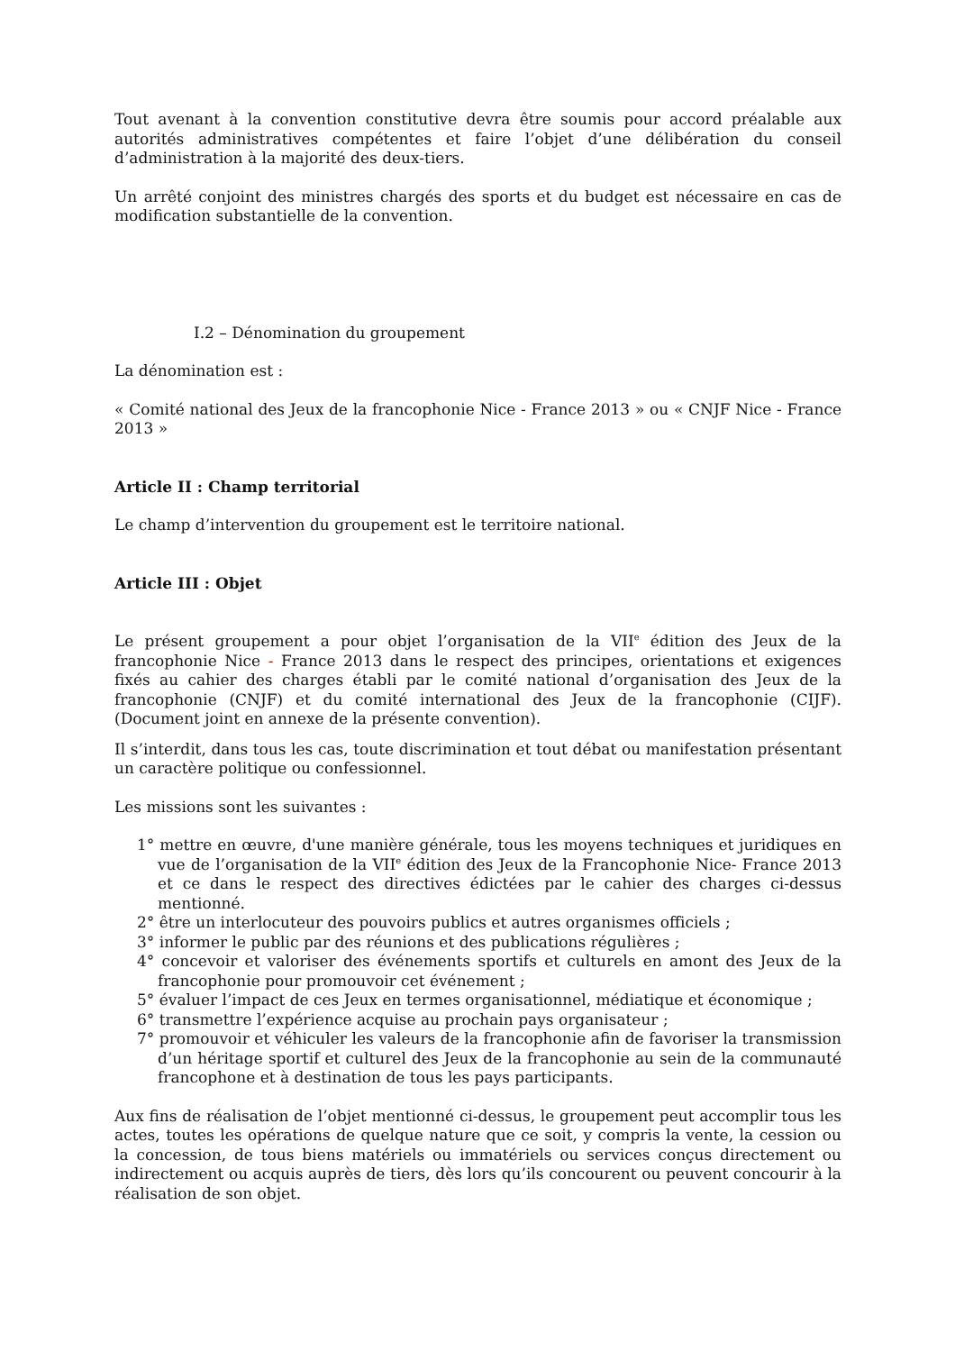Tout avenant à la convention constitutive devra être soumis pour accord préalable aux autorités administratives compétentes et faire l’objet d’une délibération du conseil d’administration à la majorité des deux-tiers.
Un arrêté conjoint des ministres chargés des sports et du budget est nécessaire en cas de modification substantielle de la convention.
I.2 – Dénomination du groupement
La dénomination est :
« Comité national des Jeux de la francophonie Nice - France 2013 » ou « CNJF Nice - France 2013 »
Article II : Champ territorial
Le champ d’intervention du groupement est le territoire national.
Article III : Objet
Le présent groupement a pour objet l’organisation de la VII<sup>e</sup> édition des Jeux de la francophonie Nice - France 2013 dans le respect des principes, orientations et exigences fixés au cahier des charges établi par le comité national d’organisation des Jeux de la francophonie (CNJF) et du comité international des Jeux de la francophonie (CIJF). (Document joint en annexe de la présente convention).
Il s’interdit, dans tous les cas, toute discrimination et tout débat ou manifestation présentant un caractère politique ou confessionnel.
Les missions sont les suivantes :
1° mettre en œuvre, d'une manière générale, tous les moyens techniques et juridiques en vue de l’organisation de la VII<sup>e</sup> édition des Jeux de la Francophonie Nice- France 2013 et ce dans le respect des directives édictées par le cahier des charges ci-dessus mentionné.
2° être un interlocuteur des pouvoirs publics et autres organismes officiels ;
3° informer le public par des réunions et des publications régulières ;
4° concevoir et valoriser des événements sportifs et culturels en amont des Jeux de la francophonie pour promouvoir cet événement ;
5° évaluer l’impact de ces Jeux en termes organisationnel, médiatique et économique ;
6° transmettre l’expérience acquise au prochain pays organisateur ;
7° promouvoir et véhiculer les valeurs de la francophonie afin de favoriser la transmission d’un héritage sportif et culturel des Jeux de la francophonie au sein de la communauté francophone et à destination de tous les pays participants.
Aux fins de réalisation de l’objet mentionné ci-dessus, le groupement peut accomplir tous les actes, toutes les opérations de quelque nature que ce soit, y compris la vente, la cession ou la concession, de tous biens matériels ou immatériels ou services conçus directement ou indirectement ou acquis auprès de tiers, dès lors qu’ils concourent ou peuvent concourir à la réalisation de son objet.